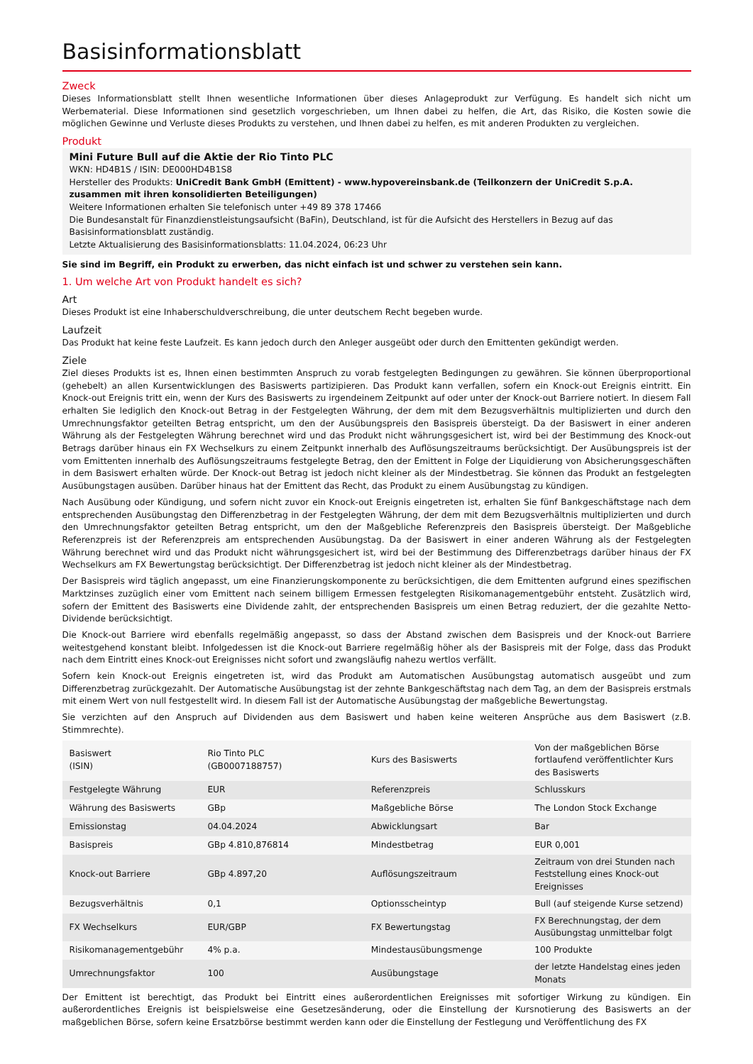Basisinformationsblatt
Zweck
Dieses Informationsblatt stellt Ihnen wesentliche Informationen über dieses Anlageprodukt zur Verfügung. Es handelt sich nicht um Werbematerial. Diese Informationen sind gesetzlich vorgeschrieben, um Ihnen dabei zu helfen, die Art, das Risiko, die Kosten sowie die möglichen Gewinne und Verluste dieses Produkts zu verstehen, und Ihnen dabei zu helfen, es mit anderen Produkten zu vergleichen.
Produkt
Mini Future Bull auf die Aktie der Rio Tinto PLC
WKN: HD4B1S / ISIN: DE000HD4B1S8
Hersteller des Produkts: UniCredit Bank GmbH (Emittent) - www.hypovereinsbank.de (Teilkonzern der UniCredit S.p.A. zusammen mit ihren konsolidierten Beteiligungen)
Weitere Informationen erhalten Sie telefonisch unter +49 89 378 17466
Die Bundesanstalt für Finanzdienstleistungsaufsicht (BaFin), Deutschland, ist für die Aufsicht des Herstellers in Bezug auf das Basisinformationsblatt zuständig.
Letzte Aktualisierung des Basisinformationsblatts: 11.04.2024, 06:23 Uhr
Sie sind im Begriff, ein Produkt zu erwerben, das nicht einfach ist und schwer zu verstehen sein kann.
1. Um welche Art von Produkt handelt es sich?
Art
Dieses Produkt ist eine Inhaberschuldverschreibung, die unter deutschem Recht begeben wurde.
Laufzeit
Das Produkt hat keine feste Laufzeit. Es kann jedoch durch den Anleger ausgeübt oder durch den Emittenten gekündigt werden.
Ziele
Ziel dieses Produkts ist es, Ihnen einen bestimmten Anspruch zu vorab festgelegten Bedingungen zu gewähren. Sie können überproportional (gehebelt) an allen Kursentwicklungen des Basiswerts partizipieren. Das Produkt kann verfallen, sofern ein Knock-out Ereignis eintritt. Ein Knock-out Ereignis tritt ein, wenn der Kurs des Basiswerts zu irgendeinem Zeitpunkt auf oder unter der Knock-out Barriere notiert. In diesem Fall erhalten Sie lediglich den Knock-out Betrag in der Festgelegten Währung, der dem mit dem Bezugsverhältnis multiplizierten und durch den Umrechnungsfaktor geteilten Betrag entspricht, um den der Ausübungspreis den Basispreis übersteigt. Da der Basiswert in einer anderen Währung als der Festgelegten Währung berechnet wird und das Produkt nicht währungsgesichert ist, wird bei der Bestimmung des Knock-out Betrags darüber hinaus ein FX Wechselkurs zu einem Zeitpunkt innerhalb des Auflösungszeitraums berücksichtigt. Der Ausübungspreis ist der vom Emittenten innerhalb des Auflösungszeitraums festgelegte Betrag, den der Emittent in Folge der Liquidierung von Absicherungsgeschäften in dem Basiswert erhalten würde. Der Knock-out Betrag ist jedoch nicht kleiner als der Mindestbetrag. Sie können das Produkt an festgelegten Ausübungstagen ausüben. Darüber hinaus hat der Emittent das Recht, das Produkt zu einem Ausübungstag zu kündigen.
Nach Ausübung oder Kündigung, und sofern nicht zuvor ein Knock-out Ereignis eingetreten ist, erhalten Sie fünf Bankgeschäftstage nach dem entsprechenden Ausübungstag den Differenzbetrag in der Festgelegten Währung, der dem mit dem Bezugsverhältnis multiplizierten und durch den Umrechnungsfaktor geteilten Betrag entspricht, um den der Maßgebliche Referenzpreis den Basispreis übersteigt. Der Maßgebliche Referenzpreis ist der Referenzpreis am entsprechenden Ausübungstag. Da der Basiswert in einer anderen Währung als der Festgelegten Währung berechnet wird und das Produkt nicht währungsgesichert ist, wird bei der Bestimmung des Differenzbetrags darüber hinaus der FX Wechselkurs am FX Bewertungstag berücksichtigt. Der Differenzbetrag ist jedoch nicht kleiner als der Mindestbetrag.
Der Basispreis wird täglich angepasst, um eine Finanzierungskomponente zu berücksichtigen, die dem Emittenten aufgrund eines spezifischen Marktzinses zuzüglich einer vom Emittent nach seinem billigem Ermessen festgelegten Risikomanagementgebühr entsteht. Zusätzlich wird, sofern der Emittent des Basiswerts eine Dividende zahlt, der entsprechenden Basispreis um einen Betrag reduziert, der die gezahlte Netto-Dividende berücksichtigt.
Die Knock-out Barriere wird ebenfalls regelmäßig angepasst, so dass der Abstand zwischen dem Basispreis und der Knock-out Barriere weitestgehend konstant bleibt. Infolgedessen ist die Knock-out Barriere regelmäßig höher als der Basispreis mit der Folge, dass das Produkt nach dem Eintritt eines Knock-out Ereignisses nicht sofort und zwangsläufig nahezu wertlos verfällt.
Sofern kein Knock-out Ereignis eingetreten ist, wird das Produkt am Automatischen Ausübungstag automatisch ausgeübt und zum Differenzbetrag zurückgezahlt. Der Automatische Ausübungstag ist der zehnte Bankgeschäftstag nach dem Tag, an dem der Basispreis erstmals mit einem Wert von null festgestellt wird. In diesem Fall ist der Automatische Ausübungstag der maßgebliche Bewertungstag.
Sie verzichten auf den Anspruch auf Dividenden aus dem Basiswert und haben keine weiteren Ansprüche aus dem Basiswert (z.B. Stimmrechte).
| Basiswert (ISIN) | Rio Tinto PLC (GB0007188757) | Kurs des Basiswerts | Von der maßgeblichen Börse fortlaufend veröffentlichter Kurs des Basiswerts |
| Festgelegte Währung | EUR | Referenzpreis | Schlusskurs |
| Währung des Basiswerts | GBp | Maßgebliche Börse | The London Stock Exchange |
| Emissionstag | 04.04.2024 | Abwicklungsart | Bar |
| Basispreis | GBp 4.810,876814 | Mindestbetrag | EUR 0,001 |
| Knock-out Barriere | GBp 4.897,20 | Auflösungszeitraum | Zeitraum von drei Stunden nach Feststellung eines Knock-out Ereignisses |
| Bezugsverhältnis | 0,1 | Optionsscheintyp | Bull (auf steigende Kurse setzend) |
| FX Wechselkurs | EUR/GBP | FX Bewertungstag | FX Berechnungstag, der dem Ausübungstag unmittelbar folgt |
| Risikomanagementgebühr | 4% p.a. | Mindestausübungsmenge | 100 Produkte |
| Umrechnungsfaktor | 100 | Ausübungstage | der letzte Handelstag eines jeden Monats |
Der Emittent ist berechtigt, das Produkt bei Eintritt eines außerordentlichen Ereignisses mit sofortiger Wirkung zu kündigen. Ein außerordentliches Ereignis ist beispielsweise eine Gesetzesänderung, oder die Einstellung der Kursnotierung des Basiswerts an der maßgeblichen Börse, sofern keine Ersatzbörse bestimmt werden kann oder die Einstellung der Festlegung und Veröffentlichung des FX